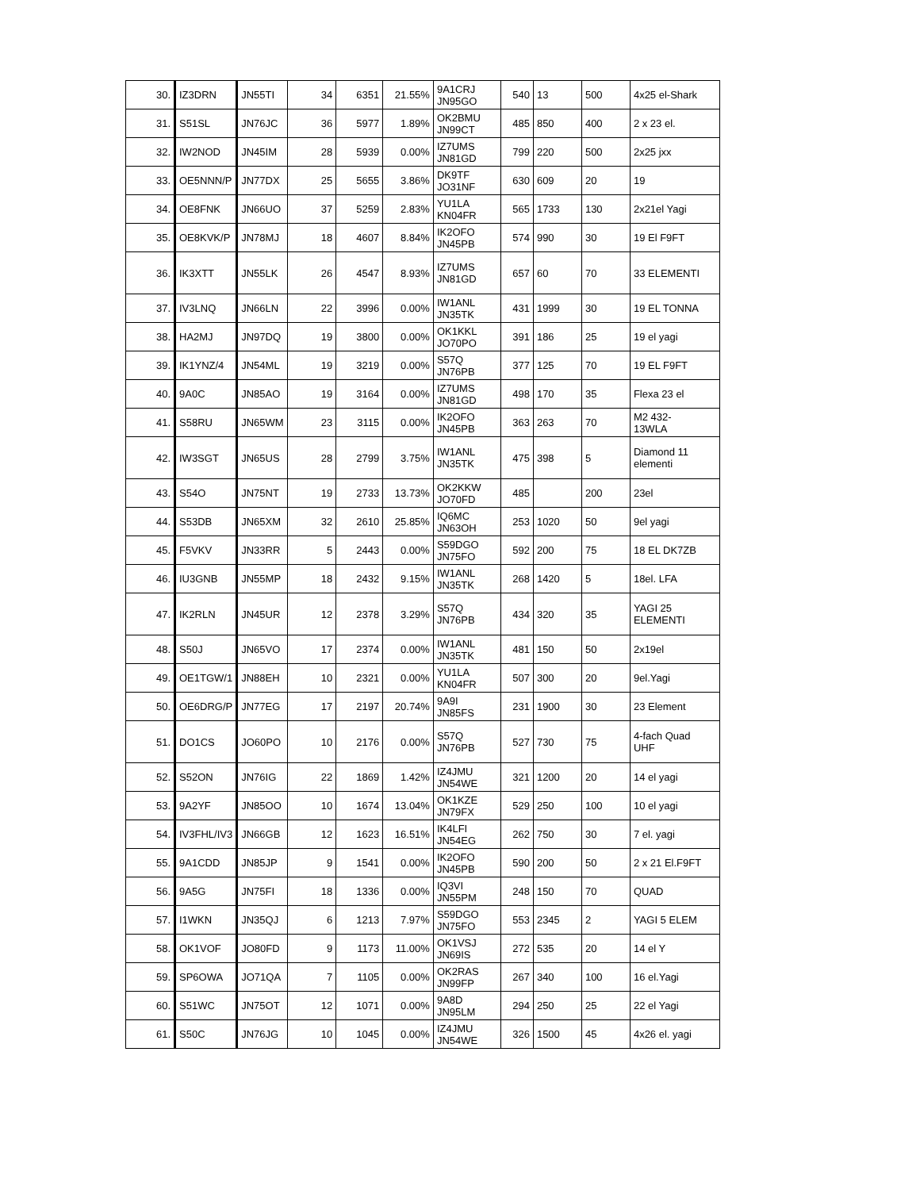| 30. | IZ3DRN | JN55TI | 34 | 6351 | 21.55% | 9A1CRJ JN95GO | 540 | 13 | 500 | 4x25 el-Shark |
| 31. | S51SL | JN76JC | 36 | 5977 | 1.89% | OK2BMU JN99CT | 485 | 850 | 400 | 2 x 23 el. |
| 32. | IW2NOD | JN45IM | 28 | 5939 | 0.00% | IZ7UMS JN81GD | 799 | 220 | 500 | 2x25 jxx |
| 33. | OE5NNN/P | JN77DX | 25 | 5655 | 3.86% | DK9TF JO31NF | 630 | 609 | 20 | 19 |
| 34. | OE8FNK | JN66UO | 37 | 5259 | 2.83% | YU1LA KN04FR | 565 | 1733 | 130 | 2x21el Yagi |
| 35. | OE8KVK/P | JN78MJ | 18 | 4607 | 8.84% | IK2OFO JN45PB | 574 | 990 | 30 | 19 El F9FT |
| 36. | IK3XTT | JN55LK | 26 | 4547 | 8.93% | IZ7UMS JN81GD | 657 | 60 | 70 | 33 ELEMENTI |
| 37. | IV3LNQ | JN66LN | 22 | 3996 | 0.00% | IW1ANL JN35TK | 431 | 1999 | 30 | 19 EL TONNA |
| 38. | HA2MJ | JN97DQ | 19 | 3800 | 0.00% | OK1KKL JO70PO | 391 | 186 | 25 | 19 el yagi |
| 39. | IK1YNZ/4 | JN54ML | 19 | 3219 | 0.00% | S57Q JN76PB | 377 | 125 | 70 | 19 EL F9FT |
| 40. | 9A0C | JN85AO | 19 | 3164 | 0.00% | IZ7UMS JN81GD | 498 | 170 | 35 | Flexa 23 el |
| 41. | S58RU | JN65WM | 23 | 3115 | 0.00% | IK2OFO JN45PB | 363 | 263 | 70 | M2 432- 13WLA |
| 42. | IW3SGT | JN65US | 28 | 2799 | 3.75% | IW1ANL JN35TK | 475 | 398 | 5 | Diamond 11 elementi |
| 43. | S54O | JN75NT | 19 | 2733 | 13.73% | OK2KKW JO70FD | 485 | | 200 | 23el |
| 44. | S53DB | JN65XM | 32 | 2610 | 25.85% | IQ6MC JN63OH | 253 | 1020 | 50 | 9el yagi |
| 45. | F5VKV | JN33RR | 5 | 2443 | 0.00% | S59DGO JN75FO | 592 | 200 | 75 | 18 EL DK7ZB |
| 46. | IU3GNB | JN55MP | 18 | 2432 | 9.15% | IW1ANL JN35TK | 268 | 1420 | 5 | 18el. LFA |
| 47. | IK2RLN | JN45UR | 12 | 2378 | 3.29% | S57Q JN76PB | 434 | 320 | 35 | YAGI 25 ELEMENTI |
| 48. | S50J | JN65VO | 17 | 2374 | 0.00% | IW1ANL JN35TK | 481 | 150 | 50 | 2x19el |
| 49. | OE1TGW/1 | JN88EH | 10 | 2321 | 0.00% | YU1LA KN04FR | 507 | 300 | 20 | 9el.Yagi |
| 50. | OE6DRG/P | JN77EG | 17 | 2197 | 20.74% | 9A9I JN85FS | 231 | 1900 | 30 | 23 Element |
| 51. | DO1CS | JO60PO | 10 | 2176 | 0.00% | S57Q JN76PB | 527 | 730 | 75 | 4-fach Quad UHF |
| 52. | S52ON | JN76IG | 22 | 1869 | 1.42% | IZ4JMU JN54WE | 321 | 1200 | 20 | 14 el yagi |
| 53. | 9A2YF | JN85OO | 10 | 1674 | 13.04% | OK1KZE JN79FX | 529 | 250 | 100 | 10 el yagi |
| 54. | IV3FHL/IV3 | JN66GB | 12 | 1623 | 16.51% | IK4LFI JN54EG | 262 | 750 | 30 | 7 el. yagi |
| 55. | 9A1CDD | JN85JP | 9 | 1541 | 0.00% | IK2OFO JN45PB | 590 | 200 | 50 | 2 x 21 El.F9FT |
| 56. | 9A5G | JN75FI | 18 | 1336 | 0.00% | IQ3VI JN55PM | 248 | 150 | 70 | QUAD |
| 57. | I1WKN | JN35QJ | 6 | 1213 | 7.97% | S59DGO JN75FO | 553 | 2345 | 2 | YAGI 5 ELEM |
| 58. | OK1VOF | JO80FD | 9 | 1173 | 11.00% | OK1VSJ JN69IS | 272 | 535 | 20 | 14 el Y |
| 59. | SP6OWA | JO71QA | 7 | 1105 | 0.00% | OK2RAS JN99FP | 267 | 340 | 100 | 16 el.Yagi |
| 60. | S51WC | JN75OT | 12 | 1071 | 0.00% | 9A8D JN95LM | 294 | 250 | 25 | 22 el Yagi |
| 61. | S50C | JN76JG | 10 | 1045 | 0.00% | IZ4JMU JN54WE | 326 | 1500 | 45 | 4x26 el. yagi |